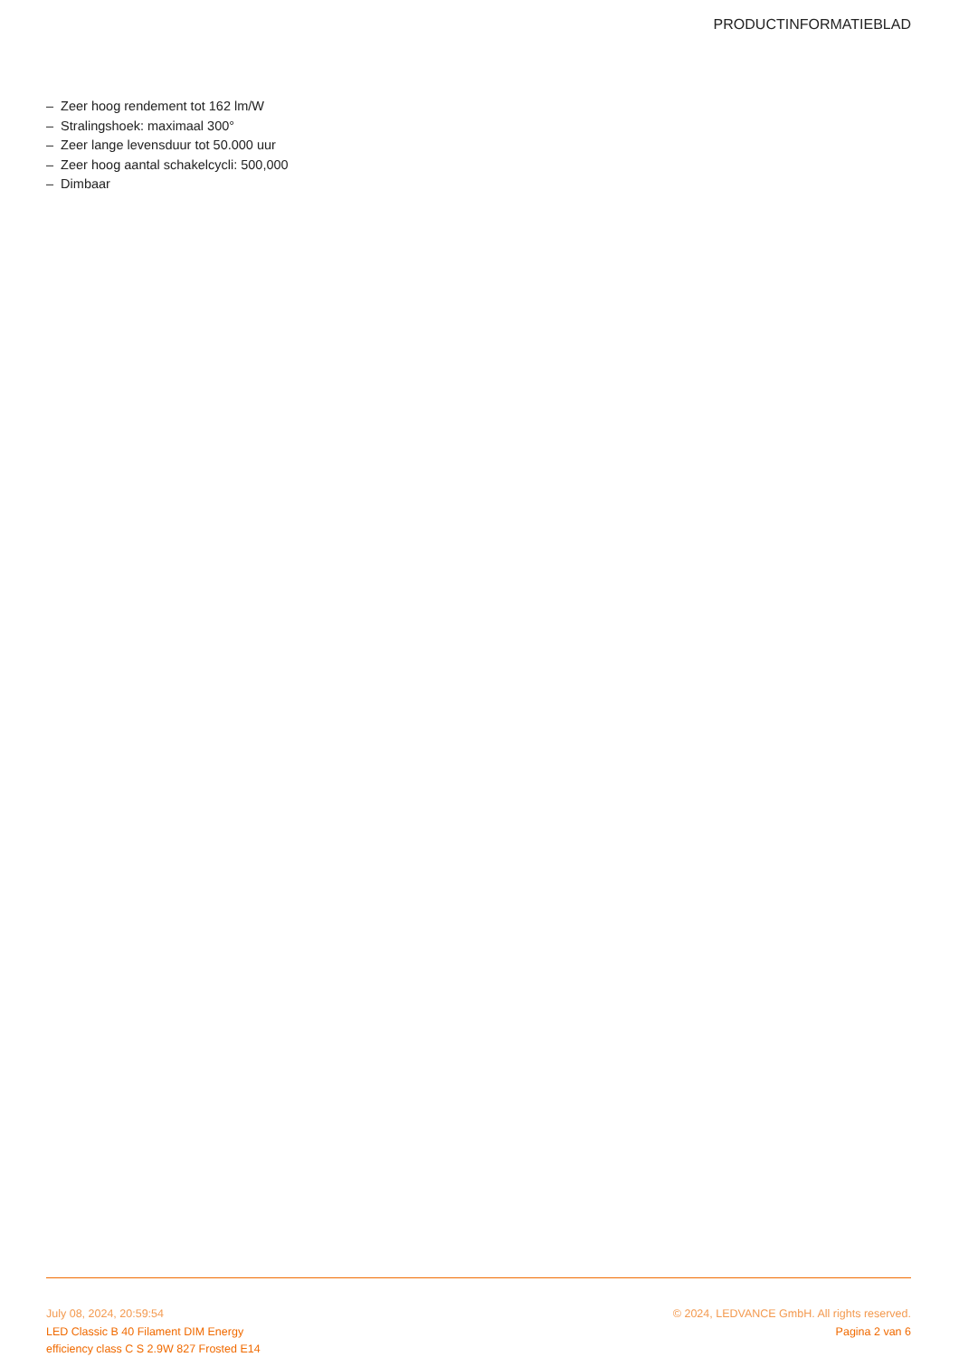PRODUCTINFORMATIEBLAD
– Zeer hoog rendement tot 162 lm/W
– Stralingshoek: maximaal 300°
– Zeer lange levensduur tot 50.000 uur
– Zeer hoog aantal schakelcycli: 500,000
– Dimbaar
July 08, 2024, 20:59:54
LED Classic B 40 Filament DIM Energy
efficiency class C S 2.9W 827 Frosted E14
© 2024, LEDVANCE GmbH. All rights reserved.
Pagina 2 van 6